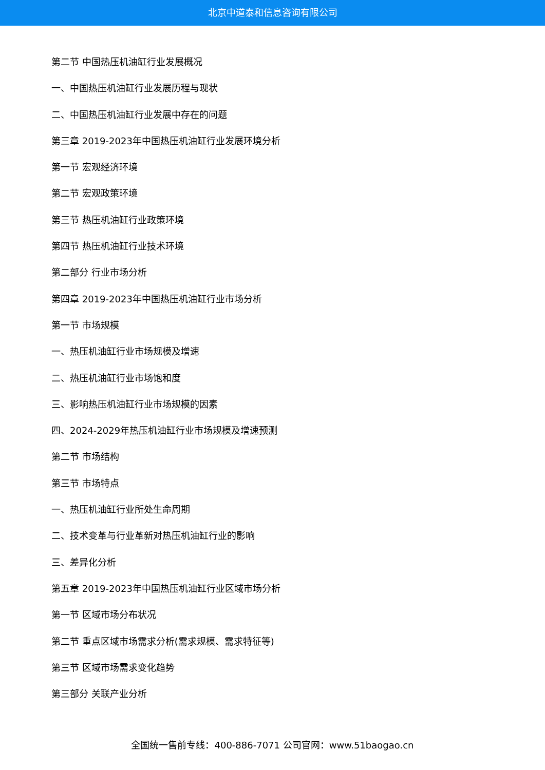北京中道泰和信息咨询有限公司
第二节 中国热压机油缸行业发展概况
一、中国热压机油缸行业发展历程与现状
二、中国热压机油缸行业发展中存在的问题
第三章 2019-2023年中国热压机油缸行业发展环境分析
第一节 宏观经济环境
第二节 宏观政策环境
第三节 热压机油缸行业政策环境
第四节 热压机油缸行业技术环境
第二部分 行业市场分析
第四章 2019-2023年中国热压机油缸行业市场分析
第一节 市场规模
一、热压机油缸行业市场规模及增速
二、热压机油缸行业市场饱和度
三、影响热压机油缸行业市场规模的因素
四、2024-2029年热压机油缸行业市场规模及增速预测
第二节 市场结构
第三节 市场特点
一、热压机油缸行业所处生命周期
二、技术变革与行业革新对热压机油缸行业的影响
三、差异化分析
第五章 2019-2023年中国热压机油缸行业区域市场分析
第一节 区域市场分布状况
第二节 重点区域市场需求分析(需求规模、需求特征等)
第三节 区域市场需求变化趋势
第三部分 关联产业分析
全国统一售前专线：400-886-7071 公司官网：www.51baogao.cn